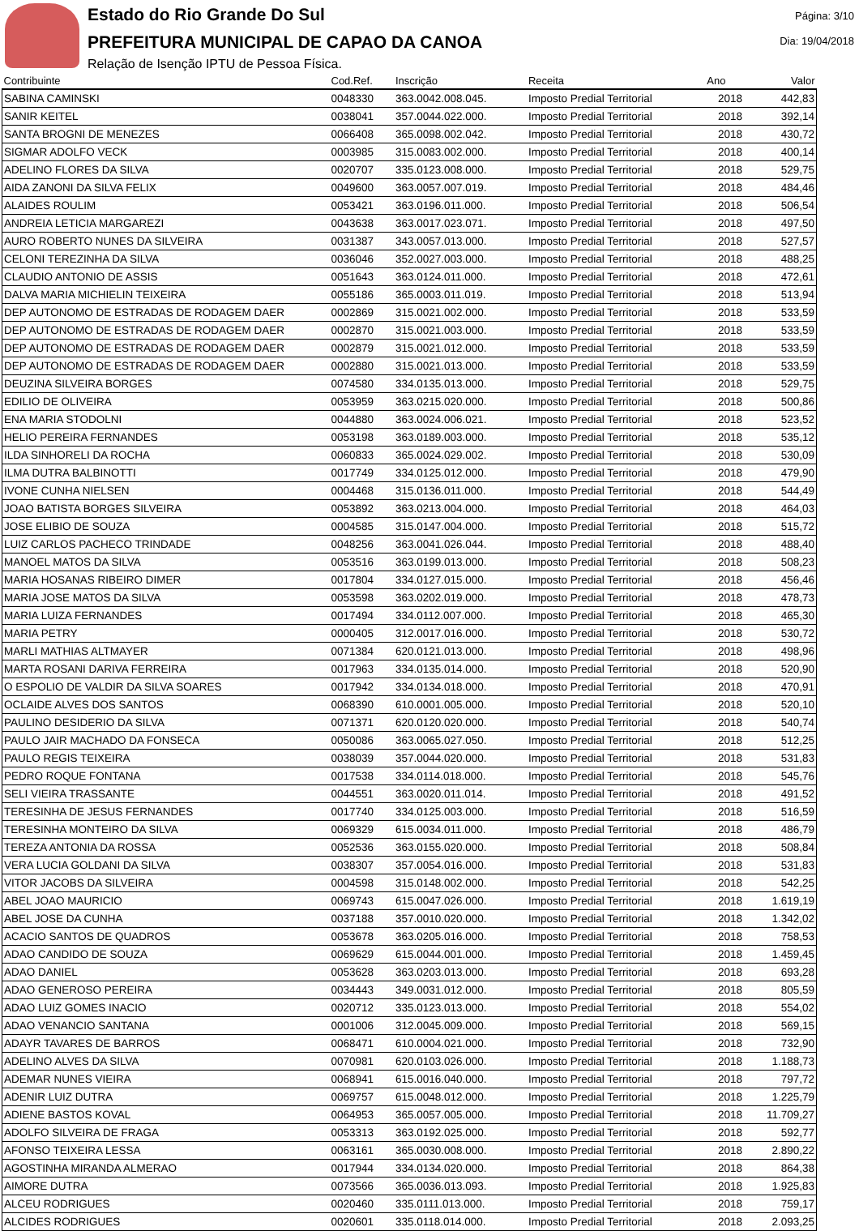Estado do Rio Grande Do Sul
PREFEITURA MUNICIPAL DE CAPAO DA CANOA
Relação de Isenção IPTU de Pessoa Física.
Página: 3/10
Dia: 19/04/2018
| Contribuinte | Cod.Ref. | Inscrição | Receita | Ano | Valor |
| --- | --- | --- | --- | --- | --- |
| SABINA CAMINSKI | 0048330 | 363.0042.008.045. | Imposto Predial Territorial | 2018 | 442,83 |
| SANIR KEITEL | 0038041 | 357.0044.022.000. | Imposto Predial Territorial | 2018 | 392,14 |
| SANTA BROGNI DE MENEZES | 0066408 | 365.0098.002.042. | Imposto Predial Territorial | 2018 | 430,72 |
| SIGMAR ADOLFO VECK | 0003985 | 315.0083.002.000. | Imposto Predial Territorial | 2018 | 400,14 |
| ADELINO FLORES DA SILVA | 0020707 | 335.0123.008.000. | Imposto Predial Territorial | 2018 | 529,75 |
| AIDA ZANONI DA SILVA FELIX | 0049600 | 363.0057.007.019. | Imposto Predial Territorial | 2018 | 484,46 |
| ALAIDES ROULIM | 0053421 | 363.0196.011.000. | Imposto Predial Territorial | 2018 | 506,54 |
| ANDREIA LETICIA MARGAREZI | 0043638 | 363.0017.023.071. | Imposto Predial Territorial | 2018 | 497,50 |
| AURO ROBERTO NUNES DA SILVEIRA | 0031387 | 343.0057.013.000. | Imposto Predial Territorial | 2018 | 527,57 |
| CELONI TEREZINHA DA SILVA | 0036046 | 352.0027.003.000. | Imposto Predial Territorial | 2018 | 488,25 |
| CLAUDIO ANTONIO DE ASSIS | 0051643 | 363.0124.011.000. | Imposto Predial Territorial | 2018 | 472,61 |
| DALVA MARIA MICHIELIN TEIXEIRA | 0055186 | 365.0003.011.019. | Imposto Predial Territorial | 2018 | 513,94 |
| DEP AUTONOMO DE ESTRADAS DE RODAGEM DAER | 0002869 | 315.0021.002.000. | Imposto Predial Territorial | 2018 | 533,59 |
| DEP AUTONOMO DE ESTRADAS DE RODAGEM DAER | 0002870 | 315.0021.003.000. | Imposto Predial Territorial | 2018 | 533,59 |
| DEP AUTONOMO DE ESTRADAS DE RODAGEM DAER | 0002879 | 315.0021.012.000. | Imposto Predial Territorial | 2018 | 533,59 |
| DEP AUTONOMO DE ESTRADAS DE RODAGEM DAER | 0002880 | 315.0021.013.000. | Imposto Predial Territorial | 2018 | 533,59 |
| DEUZINA SILVEIRA BORGES | 0074580 | 334.0135.013.000. | Imposto Predial Territorial | 2018 | 529,75 |
| EDILIO DE OLIVEIRA | 0053959 | 363.0215.020.000. | Imposto Predial Territorial | 2018 | 500,86 |
| ENA MARIA STODOLNI | 0044880 | 363.0024.006.021. | Imposto Predial Territorial | 2018 | 523,52 |
| HELIO PEREIRA FERNANDES | 0053198 | 363.0189.003.000. | Imposto Predial Territorial | 2018 | 535,12 |
| ILDA SINHORELI DA ROCHA | 0060833 | 365.0024.029.002. | Imposto Predial Territorial | 2018 | 530,09 |
| ILMA DUTRA BALBINOTTI | 0017749 | 334.0125.012.000. | Imposto Predial Territorial | 2018 | 479,90 |
| IVONE CUNHA NIELSEN | 0004468 | 315.0136.011.000. | Imposto Predial Territorial | 2018 | 544,49 |
| JOAO BATISTA BORGES SILVEIRA | 0053892 | 363.0213.004.000. | Imposto Predial Territorial | 2018 | 464,03 |
| JOSE ELIBIO DE SOUZA | 0004585 | 315.0147.004.000. | Imposto Predial Territorial | 2018 | 515,72 |
| LUIZ CARLOS PACHECO TRINDADE | 0048256 | 363.0041.026.044. | Imposto Predial Territorial | 2018 | 488,40 |
| MANOEL MATOS DA SILVA | 0053516 | 363.0199.013.000. | Imposto Predial Territorial | 2018 | 508,23 |
| MARIA HOSANAS RIBEIRO DIMER | 0017804 | 334.0127.015.000. | Imposto Predial Territorial | 2018 | 456,46 |
| MARIA JOSE MATOS DA SILVA | 0053598 | 363.0202.019.000. | Imposto Predial Territorial | 2018 | 478,73 |
| MARIA LUIZA FERNANDES | 0017494 | 334.0112.007.000. | Imposto Predial Territorial | 2018 | 465,30 |
| MARIA PETRY | 0000405 | 312.0017.016.000. | Imposto Predial Territorial | 2018 | 530,72 |
| MARLI MATHIAS ALTMAYER | 0071384 | 620.0121.013.000. | Imposto Predial Territorial | 2018 | 498,96 |
| MARTA ROSANI DARIVA FERREIRA | 0017963 | 334.0135.014.000. | Imposto Predial Territorial | 2018 | 520,90 |
| O ESPOLIO DE VALDIR DA SILVA SOARES | 0017942 | 334.0134.018.000. | Imposto Predial Territorial | 2018 | 470,91 |
| OCLAIDE ALVES DOS SANTOS | 0068390 | 610.0001.005.000. | Imposto Predial Territorial | 2018 | 520,10 |
| PAULINO DESIDERIO DA SILVA | 0071371 | 620.0120.020.000. | Imposto Predial Territorial | 2018 | 540,74 |
| PAULO JAIR MACHADO DA FONSECA | 0050086 | 363.0065.027.050. | Imposto Predial Territorial | 2018 | 512,25 |
| PAULO REGIS TEIXEIRA | 0038039 | 357.0044.020.000. | Imposto Predial Territorial | 2018 | 531,83 |
| PEDRO ROQUE FONTANA | 0017538 | 334.0114.018.000. | Imposto Predial Territorial | 2018 | 545,76 |
| SELI VIEIRA TRASSANTE | 0044551 | 363.0020.011.014. | Imposto Predial Territorial | 2018 | 491,52 |
| TERESINHA DE JESUS FERNANDES | 0017740 | 334.0125.003.000. | Imposto Predial Territorial | 2018 | 516,59 |
| TERESINHA MONTEIRO DA SILVA | 0069329 | 615.0034.011.000. | Imposto Predial Territorial | 2018 | 486,79 |
| TEREZA ANTONIA DA ROSSA | 0052536 | 363.0155.020.000. | Imposto Predial Territorial | 2018 | 508,84 |
| VERA LUCIA GOLDANI DA SILVA | 0038307 | 357.0054.016.000. | Imposto Predial Territorial | 2018 | 531,83 |
| VITOR JACOBS DA SILVEIRA | 0004598 | 315.0148.002.000. | Imposto Predial Territorial | 2018 | 542,25 |
| ABEL JOAO MAURICIO | 0069743 | 615.0047.026.000. | Imposto Predial Territorial | 2018 | 1.619,19 |
| ABEL JOSE DA CUNHA | 0037188 | 357.0010.020.000. | Imposto Predial Territorial | 2018 | 1.342,02 |
| ACACIO SANTOS DE QUADROS | 0053678 | 363.0205.016.000. | Imposto Predial Territorial | 2018 | 758,53 |
| ADAO CANDIDO DE SOUZA | 0069629 | 615.0044.001.000. | Imposto Predial Territorial | 2018 | 1.459,45 |
| ADAO DANIEL | 0053628 | 363.0203.013.000. | Imposto Predial Territorial | 2018 | 693,28 |
| ADAO GENEROSO PEREIRA | 0034443 | 349.0031.012.000. | Imposto Predial Territorial | 2018 | 805,59 |
| ADAO LUIZ GOMES INACIO | 0020712 | 335.0123.013.000. | Imposto Predial Territorial | 2018 | 554,02 |
| ADAO VENANCIO SANTANA | 0001006 | 312.0045.009.000. | Imposto Predial Territorial | 2018 | 569,15 |
| ADAYR TAVARES DE BARROS | 0068471 | 610.0004.021.000. | Imposto Predial Territorial | 2018 | 732,90 |
| ADELINO ALVES DA SILVA | 0070981 | 620.0103.026.000. | Imposto Predial Territorial | 2018 | 1.188,73 |
| ADEMAR NUNES VIEIRA | 0068941 | 615.0016.040.000. | Imposto Predial Territorial | 2018 | 797,72 |
| ADENIR LUIZ DUTRA | 0069757 | 615.0048.012.000. | Imposto Predial Territorial | 2018 | 1.225,79 |
| ADIENE BASTOS KOVAL | 0064953 | 365.0057.005.000. | Imposto Predial Territorial | 2018 | 11.709,27 |
| ADOLFO SILVEIRA DE FRAGA | 0053313 | 363.0192.025.000. | Imposto Predial Territorial | 2018 | 592,77 |
| AFONSO TEIXEIRA LESSA | 0063161 | 365.0030.008.000. | Imposto Predial Territorial | 2018 | 2.890,22 |
| AGOSTINHA MIRANDA ALMERAO | 0017944 | 334.0134.020.000. | Imposto Predial Territorial | 2018 | 864,38 |
| AIMORE DUTRA | 0073566 | 365.0036.013.093. | Imposto Predial Territorial | 2018 | 1.925,83 |
| ALCEU RODRIGUES | 0020460 | 335.0111.013.000. | Imposto Predial Territorial | 2018 | 759,17 |
| ALCIDES RODRIGUES | 0020601 | 335.0118.014.000. | Imposto Predial Territorial | 2018 | 2.093,25 |